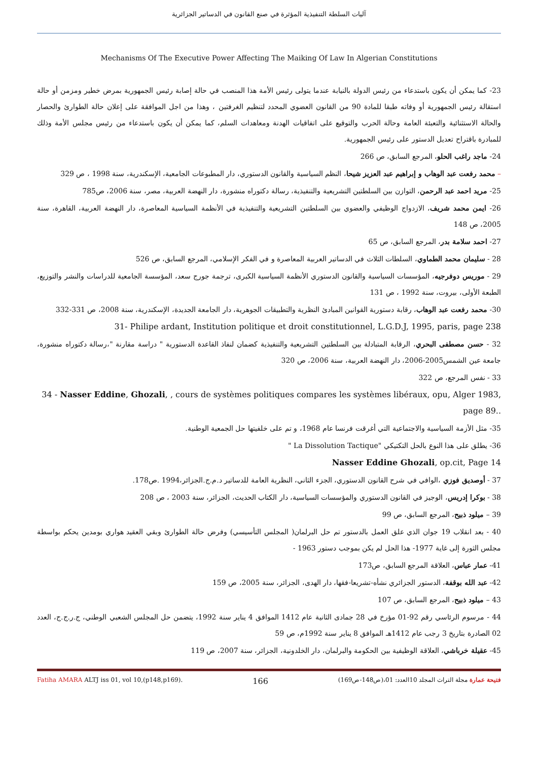آليات السلطة التنفيذية المؤثرة في صنع القانون في الدساتير الجزائرية
Mechanisms Of The Executive Power Affecting The Maiking Of Law In Algerian Constitutions
23- كما يمكن أن يكون باستدعاء من رئيس الدولة بالنيابة عندما يتولى رئيس الأمة هذا المنصب في حالة إصابة رئيس الجمهورية بمرض خطير ومزمن أو حالة استقالة رئيس الجمهورية أو وفاته طبقا للمادة 90 من القانون العضوي المحدد لتنظيم الغرفتين ، وهذا من اجل الموافقة على إعلان حالة الطوارئ والحصار والحالة الاستثنائية والتعبئة العامة وحالة الحرب والتوقيع على اتفاقيات الهدنة ومعاهدات السلم، كما يمكن أن يكون باستدعاء من رئيس مجلس الأمة وذلك للمبادرة باقتراح تعديل الدستور على رئيس الجمهورية.
24- ماجد راغب الحلو، المرجع السابق، ص 266
– محمد رفعت عبد الوهاب و إبراهيم عبد العزيز شيحا، النظم السياسية والقانون الدستوري، دار المطبوعات الجامعية، الإسكندرية، سنة 1998 ، ص 329
25- مريد احمد عبد الرحمن، التوازن بين السلطتين التشريعية والتنفيذية، رسالة دكتوراه منشورة، دار النهضة العربية، مصر، سنة 2006، ص785
26- ايمن محمد شريف، الازدواج الوظيفي والعضوي بين السلطتين التشريعية والتنفيذية في الأنظمة السياسية المعاصرة، دار النهضة العربية، القاهرة، سنة 2005، ص 148
27- احمد سلامة بدر، المرجع السابق، ص 65
28 - سليمان محمد الطماوي، السلطات الثلاث في الدساتير العربية المعاصرة و في الفكر الإسلامي، المرجع السابق، ص 526
29 - موريس دوفرجيه، المؤسسات السياسية والقانون الدستوري الأنظمة السياسية الكبرى، ترجمة جورج سعد، المؤسسة الجامعية للدراسات والنشر والتوزيع، الطبعة الأولى، بيروت، سنة 1992 ، ص 131
30- محمد رفعت عبد الوهاب، رقابة دستورية القوانين المبادئ النظرية والتطبيقات الجوهرية، دار الجامعة الجديدة، الإسكندرية، سنة 2008، ص 331-332
31- Philipe ardant, Institution politique et droit constitutionnel, L.G.D.J, 1995, paris, page 238
32 - حسن مصطفى البحري، الرقابة المتبادلة بين السلطتين التشريعية والتنفيذية كضمان لنفاذ القاعدة الدستورية " دراسة مقارنة "،رسالة دكتوراه منشورة، جامعة عين الشمس2005-2006، دار النهضة العربية، سنة 2006، ص 320
33 - نفس المرجع، ص 322
34 - Nasser Eddine, Ghozali, , cours de systèmes politiques compares les systèmes libéraux, opu, Alger 1983, page 89..
35- مثل الأزمة السياسية والاجتماعية التي أغرقت فرنسا عام 1968، و تم على خلفيتها حل الجمعية الوطنية.
36- يطلق على هذا النوع بالحل التكتيكي "La Dissolution Tactique "
Nasser Eddine Ghozali, op.cit, Page 14
37 - أوصديق فوزي ،الوافي في شرح القانون الدستوري، الجزء الثاني، النظرية العامة للدساتير د.م.ج.الجزائر،1994 .ص178.
38 - بوكرا إدريس، الوجيز في القانون الدستوري والمؤسسات السياسية، دار الكتاب الحديث، الجزائر، سنة 2003 ، ص 208
39 – ميلود ذبيح، المرجع السابق، ص 99
40 - بعد انقلاب 19 جوان الذي علق العمل بالدستور تم حل البرلمان( المجلس التأسيسي) وفرض حالة الطوارئ وبقي العقيد هواري بومدين يحكم بواسطة مجلس الثورة إلى غاية 1977- هذا الحل لم يكن بموجب دستور 1963 -
41- عمار عباس، العلاقة المرجع السابق، ص173
42- عبد الله بوقفة، الدستور الجزائري نشأه-تشريعا-فقها، دار الهدى، الجزائر، سنة 2005، ص 159
43 – ميلود ذبيح، المرجع السابق، ص 107
44 - مرسوم الرئاسي رقم 92-01 مؤرخ في 28 جمادى الثانية عام 1412 الموافق 4 يناير سنة 1992، يتضمن حل المجلس الشعبي الوطني، ج.ر.ج.ج، العدد 02 الصادرة بتاريخ 3 رجب عام 1412هـ الموافق 8 يناير سنة 1992م، ص 59
45- عقيلة خرباشي، العلاقة الوظيفية بين الحكومة والبرلمان، دار الخلدونية، الجزائر، سنة 2007، ص 119
Fatiha AMARA ALTJ iss 01, vol 10,(p148,p169). 166 فتيحة عمارة مجلة التراث المجلد 10العدد: 01،(ص148-ص169)